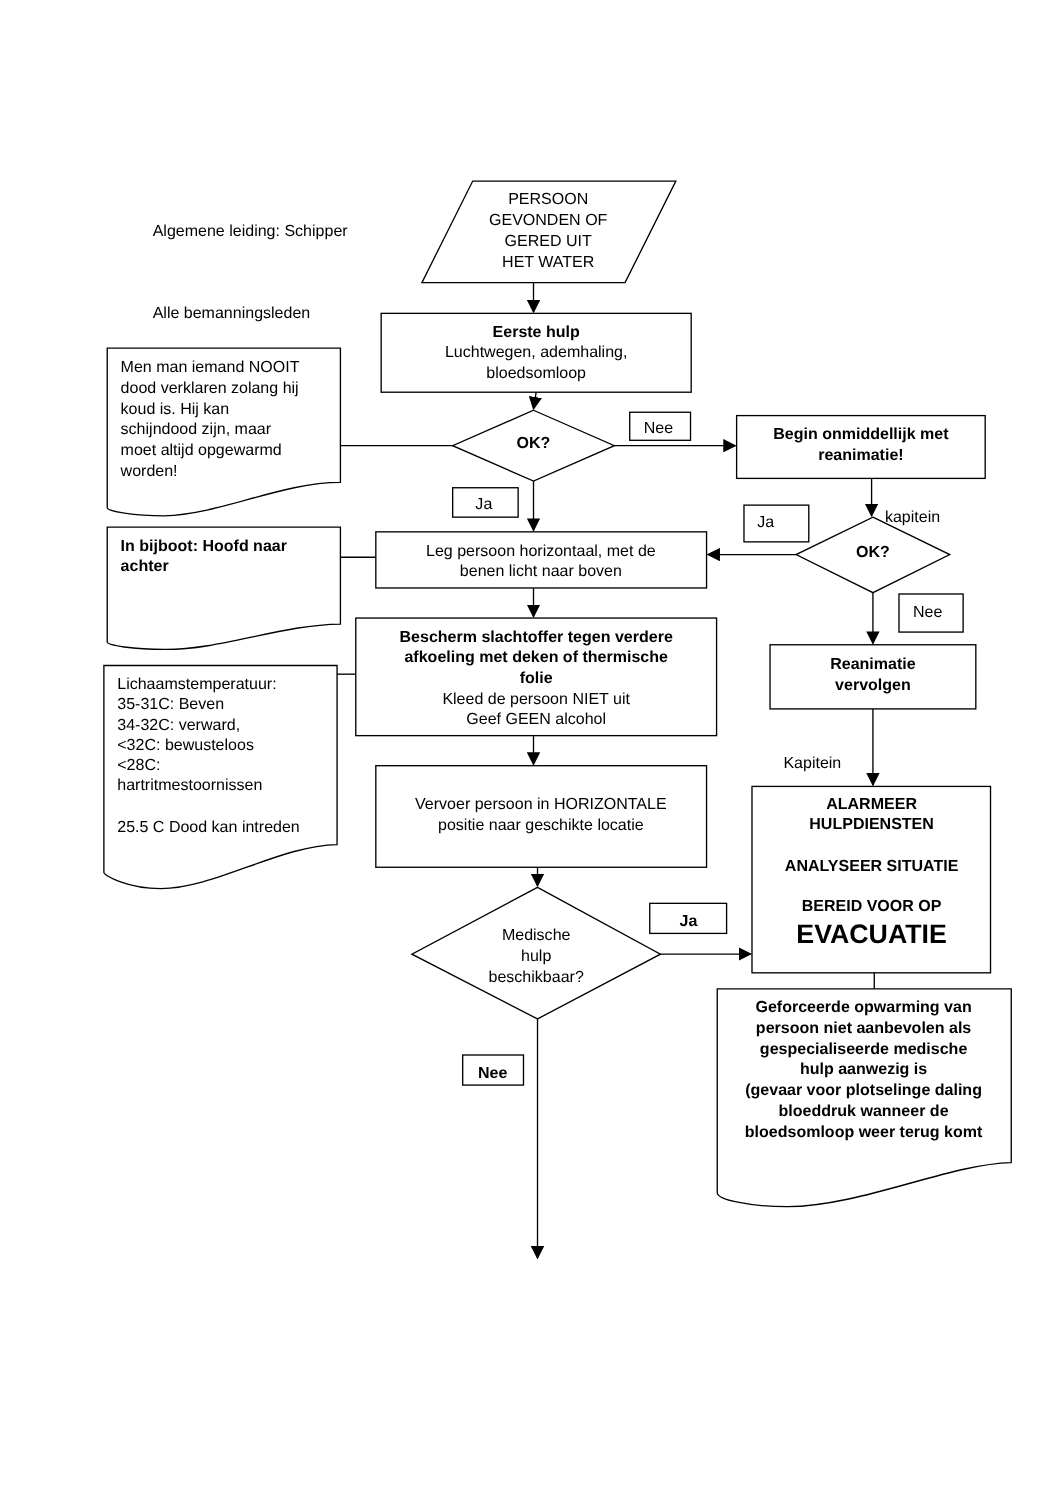Algemene leiding: Schipper
PERSOON GEVONDEN OF GERED UIT HET WATER
Alle bemanningsleden
Eerste hulp Luchtwegen, ademhaling, bloedsomloop
Men man iemand NOOIT dood verklaren zolang hij koud is. Hij kan schijndood zijn, maar moet altijd opgewarmd worden!
OK?
Nee
Begin onmiddellijk met reanimatie!
Ja
Ja
kapitein
In bijboot: Hoofd naar achter
Leg persoon horizontaal, met de benen licht naar boven
OK?
Nee
Bescherm slachtoffer tegen verdere afkoeling met deken of thermische folie Kleed de persoon NIET uit Geef GEEN alcohol
Reanimatie vervolgen
Lichaamstemperatuur: 35-31C: Beven 34-32C: verward, <32C: bewusteloos <28C: hartritmestoornissen 25.5 C Dood kan intreden
Kapitein
Vervoer persoon in HORIZONTALE positie naar geschikte locatie
ALARMEER HULPDIENSTEN ANALYSEER SITUATIE BEREID VOOR OP EVACUATIE
Ja
Medische hulp beschikbaar?
Geforceerde opwarming van persoon niet aanbevolen als gespecialiseerde medische hulp aanwezig is (gevaar voor plotselinge daling bloeddruk wanneer de bloedsomloop weer terug komt
Nee